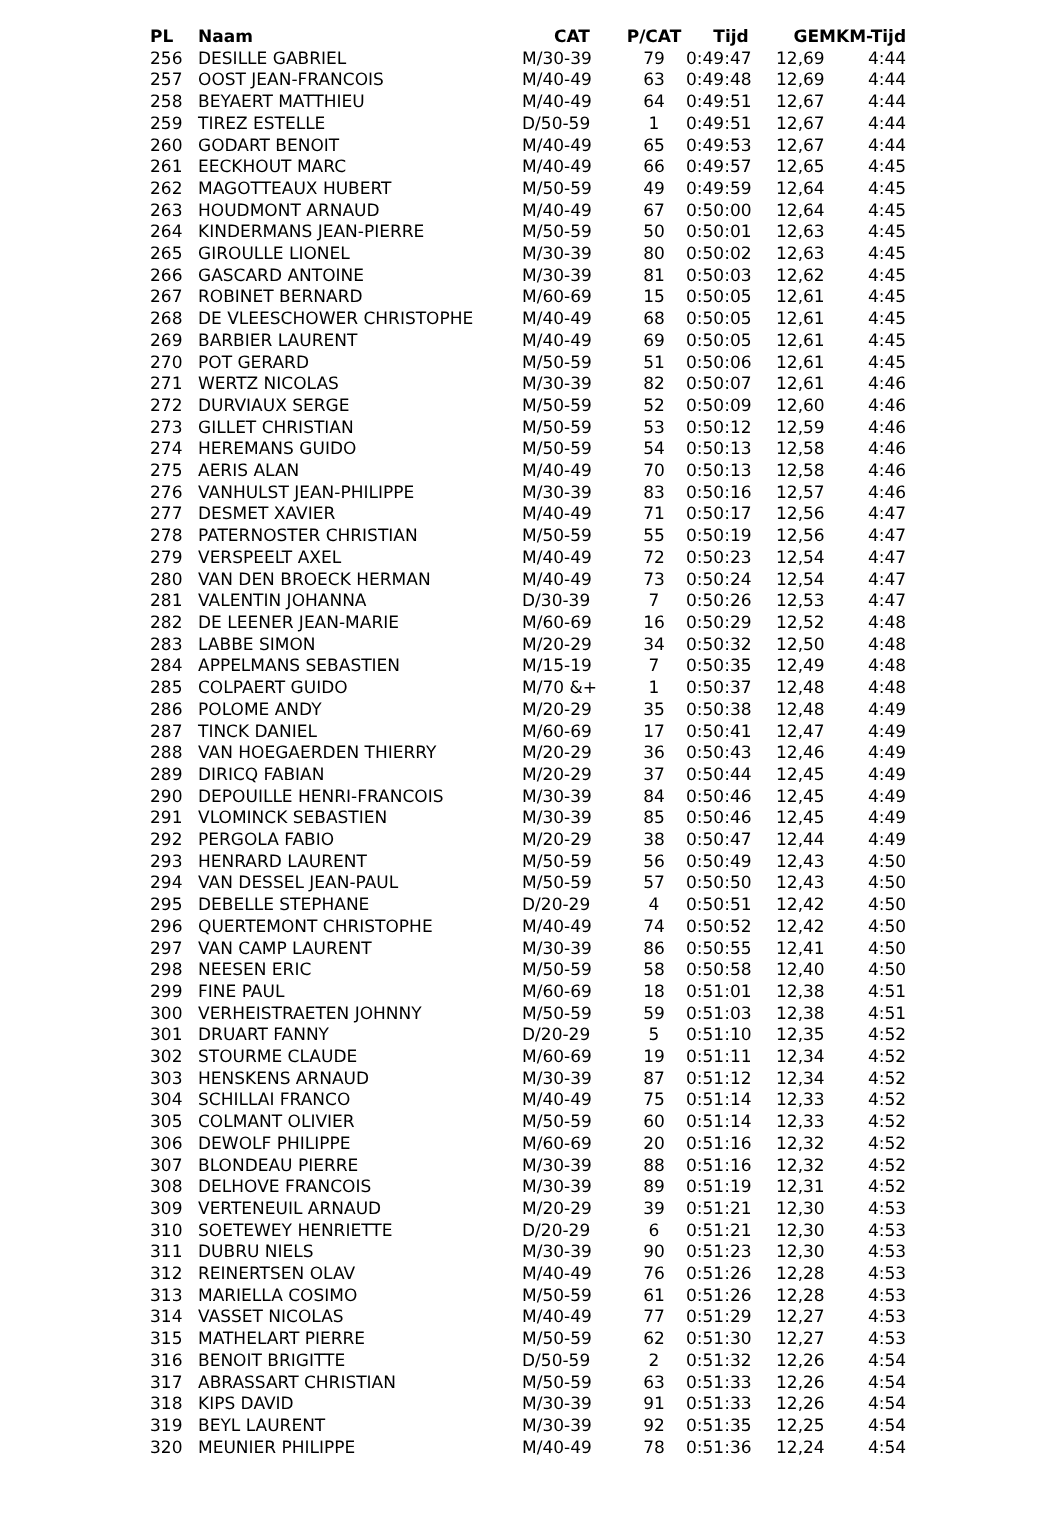| PL | Naam | CAT | P/CAT | Tijd | GEM | KM-Tijd |
| --- | --- | --- | --- | --- | --- | --- |
| 256 | DESILLE GABRIEL | M/30-39 | 79 | 0:49:47 | 12,69 | 4:44 |
| 257 | OOST JEAN-FRANCOIS | M/40-49 | 63 | 0:49:48 | 12,69 | 4:44 |
| 258 | BEYAERT MATTHIEU | M/40-49 | 64 | 0:49:51 | 12,67 | 4:44 |
| 259 | TIREZ ESTELLE | D/50-59 | 1 | 0:49:51 | 12,67 | 4:44 |
| 260 | GODART BENOIT | M/40-49 | 65 | 0:49:53 | 12,67 | 4:44 |
| 261 | EECKHOUT MARC | M/40-49 | 66 | 0:49:57 | 12,65 | 4:45 |
| 262 | MAGOTTEAUX HUBERT | M/50-59 | 49 | 0:49:59 | 12,64 | 4:45 |
| 263 | HOUDMONT ARNAUD | M/40-49 | 67 | 0:50:00 | 12,64 | 4:45 |
| 264 | KINDERMANS JEAN-PIERRE | M/50-59 | 50 | 0:50:01 | 12,63 | 4:45 |
| 265 | GIROULLE LIONEL | M/30-39 | 80 | 0:50:02 | 12,63 | 4:45 |
| 266 | GASCARD ANTOINE | M/30-39 | 81 | 0:50:03 | 12,62 | 4:45 |
| 267 | ROBINET BERNARD | M/60-69 | 15 | 0:50:05 | 12,61 | 4:45 |
| 268 | DE VLEESCHOWER CHRISTOPHE | M/40-49 | 68 | 0:50:05 | 12,61 | 4:45 |
| 269 | BARBIER LAURENT | M/40-49 | 69 | 0:50:05 | 12,61 | 4:45 |
| 270 | POT GERARD | M/50-59 | 51 | 0:50:06 | 12,61 | 4:45 |
| 271 | WERTZ NICOLAS | M/30-39 | 82 | 0:50:07 | 12,61 | 4:46 |
| 272 | DURVIAUX SERGE | M/50-59 | 52 | 0:50:09 | 12,60 | 4:46 |
| 273 | GILLET CHRISTIAN | M/50-59 | 53 | 0:50:12 | 12,59 | 4:46 |
| 274 | HEREMANS GUIDO | M/50-59 | 54 | 0:50:13 | 12,58 | 4:46 |
| 275 | AERIS ALAN | M/40-49 | 70 | 0:50:13 | 12,58 | 4:46 |
| 276 | VANHULST JEAN-PHILIPPE | M/30-39 | 83 | 0:50:16 | 12,57 | 4:46 |
| 277 | DESMET XAVIER | M/40-49 | 71 | 0:50:17 | 12,56 | 4:47 |
| 278 | PATERNOSTER CHRISTIAN | M/50-59 | 55 | 0:50:19 | 12,56 | 4:47 |
| 279 | VERSPEELT AXEL | M/40-49 | 72 | 0:50:23 | 12,54 | 4:47 |
| 280 | VAN DEN BROECK HERMAN | M/40-49 | 73 | 0:50:24 | 12,54 | 4:47 |
| 281 | VALENTIN JOHANNA | D/30-39 | 7 | 0:50:26 | 12,53 | 4:47 |
| 282 | DE LEENER JEAN-MARIE | M/60-69 | 16 | 0:50:29 | 12,52 | 4:48 |
| 283 | LABBE SIMON | M/20-29 | 34 | 0:50:32 | 12,50 | 4:48 |
| 284 | APPELMANS SEBASTIEN | M/15-19 | 7 | 0:50:35 | 12,49 | 4:48 |
| 285 | COLPAERT GUIDO | M/70 &+ | 1 | 0:50:37 | 12,48 | 4:48 |
| 286 | POLOME ANDY | M/20-29 | 35 | 0:50:38 | 12,48 | 4:49 |
| 287 | TINCK DANIEL | M/60-69 | 17 | 0:50:41 | 12,47 | 4:49 |
| 288 | VAN HOEGAERDEN THIERRY | M/20-29 | 36 | 0:50:43 | 12,46 | 4:49 |
| 289 | DIRICQ FABIAN | M/20-29 | 37 | 0:50:44 | 12,45 | 4:49 |
| 290 | DEPOUILLE HENRI-FRANCOIS | M/30-39 | 84 | 0:50:46 | 12,45 | 4:49 |
| 291 | VLOMINCK SEBASTIEN | M/30-39 | 85 | 0:50:46 | 12,45 | 4:49 |
| 292 | PERGOLA FABIO | M/20-29 | 38 | 0:50:47 | 12,44 | 4:49 |
| 293 | HENRARD LAURENT | M/50-59 | 56 | 0:50:49 | 12,43 | 4:50 |
| 294 | VAN DESSEL JEAN-PAUL | M/50-59 | 57 | 0:50:50 | 12,43 | 4:50 |
| 295 | DEBELLE STEPHANE | D/20-29 | 4 | 0:50:51 | 12,42 | 4:50 |
| 296 | QUERTEMONT CHRISTOPHE | M/40-49 | 74 | 0:50:52 | 12,42 | 4:50 |
| 297 | VAN CAMP LAURENT | M/30-39 | 86 | 0:50:55 | 12,41 | 4:50 |
| 298 | NEESEN ERIC | M/50-59 | 58 | 0:50:58 | 12,40 | 4:50 |
| 299 | FINE PAUL | M/60-69 | 18 | 0:51:01 | 12,38 | 4:51 |
| 300 | VERHEISTRAETEN JOHNNY | M/50-59 | 59 | 0:51:03 | 12,38 | 4:51 |
| 301 | DRUART FANNY | D/20-29 | 5 | 0:51:10 | 12,35 | 4:52 |
| 302 | STOURME CLAUDE | M/60-69 | 19 | 0:51:11 | 12,34 | 4:52 |
| 303 | HENSKENS ARNAUD | M/30-39 | 87 | 0:51:12 | 12,34 | 4:52 |
| 304 | SCHILLAI FRANCO | M/40-49 | 75 | 0:51:14 | 12,33 | 4:52 |
| 305 | COLMANT OLIVIER | M/50-59 | 60 | 0:51:14 | 12,33 | 4:52 |
| 306 | DEWOLF PHILIPPE | M/60-69 | 20 | 0:51:16 | 12,32 | 4:52 |
| 307 | BLONDEAU PIERRE | M/30-39 | 88 | 0:51:16 | 12,32 | 4:52 |
| 308 | DELHOVE FRANCOIS | M/30-39 | 89 | 0:51:19 | 12,31 | 4:52 |
| 309 | VERTENEUIL ARNAUD | M/20-29 | 39 | 0:51:21 | 12,30 | 4:53 |
| 310 | SOETEWEY HENRIETTE | D/20-29 | 6 | 0:51:21 | 12,30 | 4:53 |
| 311 | DUBRU NIELS | M/30-39 | 90 | 0:51:23 | 12,30 | 4:53 |
| 312 | REINERTSEN OLAV | M/40-49 | 76 | 0:51:26 | 12,28 | 4:53 |
| 313 | MARIELLA COSIMO | M/50-59 | 61 | 0:51:26 | 12,28 | 4:53 |
| 314 | VASSET NICOLAS | M/40-49 | 77 | 0:51:29 | 12,27 | 4:53 |
| 315 | MATHELART PIERRE | M/50-59 | 62 | 0:51:30 | 12,27 | 4:53 |
| 316 | BENOIT BRIGITTE | D/50-59 | 2 | 0:51:32 | 12,26 | 4:54 |
| 317 | ABRASSART CHRISTIAN | M/50-59 | 63 | 0:51:33 | 12,26 | 4:54 |
| 318 | KIPS DAVID | M/30-39 | 91 | 0:51:33 | 12,26 | 4:54 |
| 319 | BEYL LAURENT | M/30-39 | 92 | 0:51:35 | 12,25 | 4:54 |
| 320 | MEUNIER PHILIPPE | M/40-49 | 78 | 0:51:36 | 12,24 | 4:54 |